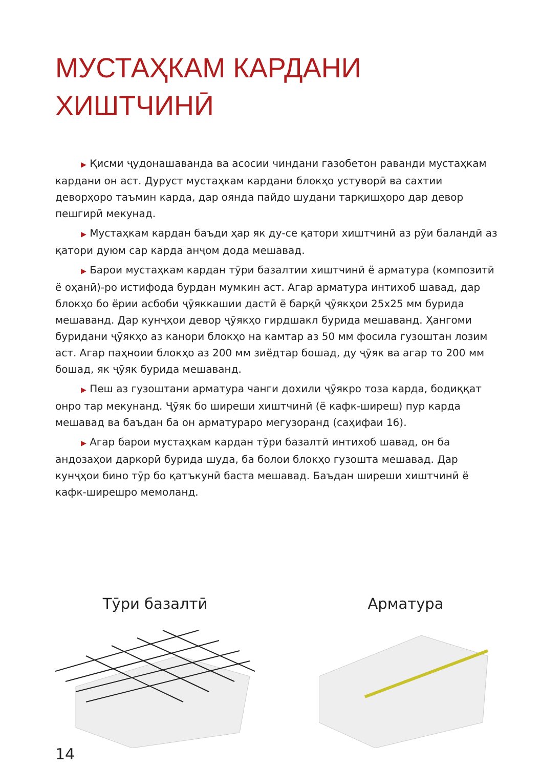МУСТАҲКАМ КАРДАНИ
ХИШТЧИНӢ
▶ Қисми ҷудонашаванда ва асосии чиндани газобетон раванди мустаҳкам кардани он аст. Дуруст мустаҳкам кардани блокҳо устуворӣ ва сахтии деворҳоро таъмин карда, дар оянда пайдо шудани тарқишҳоро дар девор пешгирӣ мекунад.
▶ Мустаҳкам кардан баъди ҳар як ду-се қатори хиштчинӣ аз рӯи баландӣ аз қатори дуюм сар карда анҷом дода мешавад.
▶ Барои мустаҳкам кардан тӯри базалтии хиштчинӣ ё арматура (композитӣ ё оҳанӣ)-ро истифода бурдан мумкин аст. Агар арматура интихоб шавад, дар блокҳо бо ёрии асбоби ҷӯяккашии дастӣ ё барқӣ ҷӯякҳои 25х25 мм бурида мешаванд. Дар кунҷҳои девор ҷӯякҳо гирдшакл бурида мешаванд. Ҳангоми буридани ҷӯякҳо аз канори блокҳо на камтар аз 50 мм фосила гузоштан лозим аст. Агар паҳноии блокҳо аз 200 мм зиёдтар бошад, ду ҷӯяк ва агар то 200 мм бошад, як ҷӯяк бурида мешаванд.
▶ Пеш аз гузоштани арматура чанги дохили ҷӯякро тоза карда, бодиққат онро тар мекунанд. Ҷӯяк бо ширеши хиштчинӣ (ё кафк-ширеш) пур карда мешавад ва баъдан ба он арматураро мегузоранд (саҳифаи 16).
▶ Агар барои мустаҳкам кардан тӯри базалтӣ интихоб шавад, он ба андозаҳои даркорӣ бурида шуда, ба болои блокҳо гузошта мешавад. Дар кунҷҳои бино тӯр бо қатъкунӣ баста мешавад. Баъдан ширеши хиштчинӣ ё кафк-ширешро мемоланд.
Тӯри базалтӣ Арматура
14